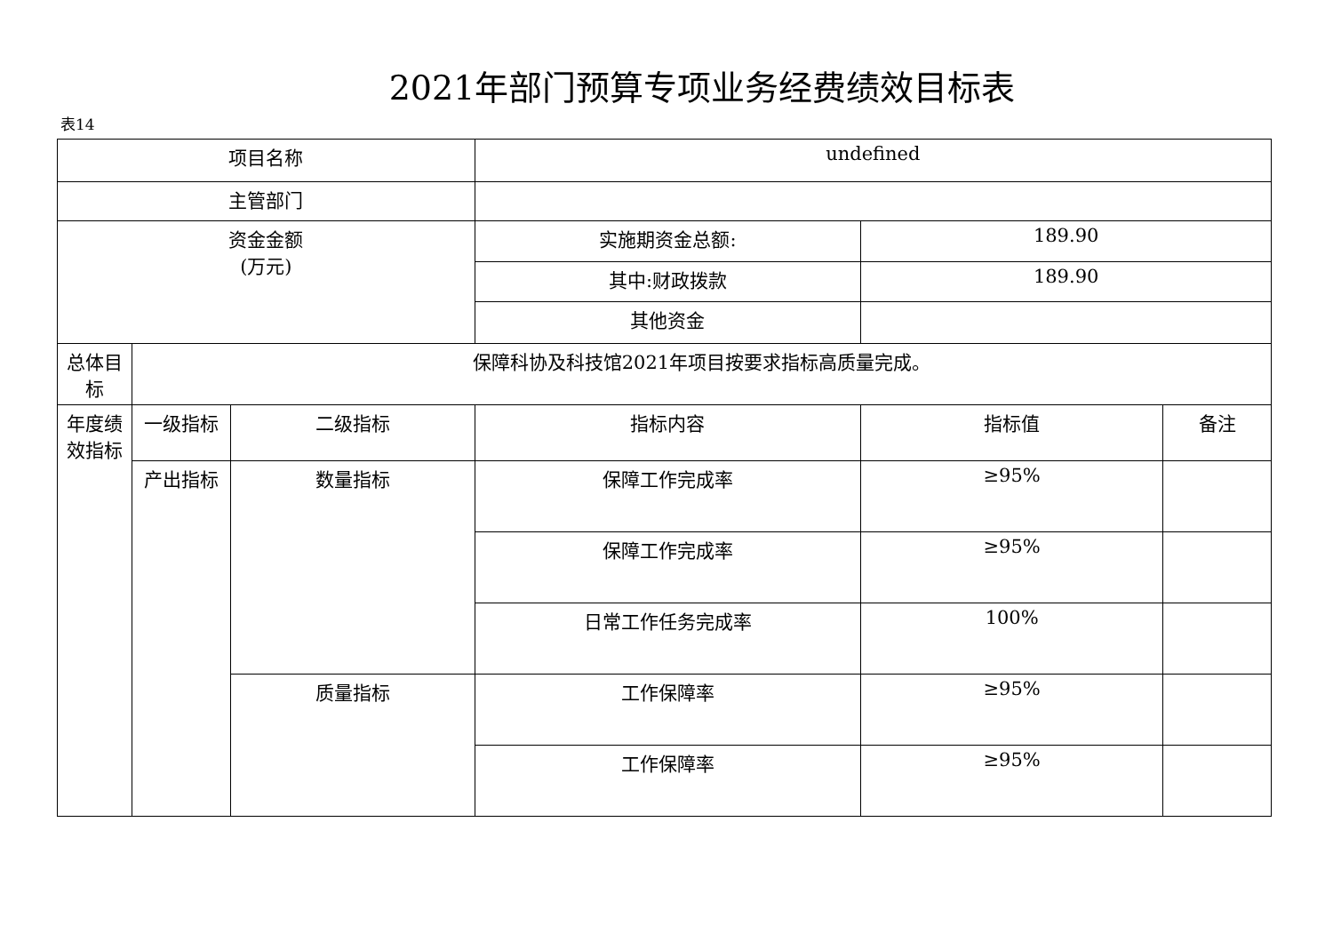2021年部门预算专项业务经费绩效目标表
表14
| 项目名称 | | | undefined | | |
| 主管部门 | | | | | |
| 资金金额 (万元) | | | 实施期资金总额: | 189.90 | |
| | | | 其中:财政拨款 | 189.90 | |
| | | | 其他资金 | | |
| 总体目标 | 保障科协及科技馆2021年项目按要求指标高质量完成。 | | | | |
| 年度绩效指标 | 一级指标 | 二级指标 | 指标内容 | 指标值 | 备注 |
| | 产出指标 | 数量指标 | 保障工作完成率 | ≥95% | |
| | | | 保障工作完成率 | ≥95% | |
| | | | 日常工作任务完成率 | 100% | |
| | | 质量指标 | 工作保障率 | ≥95% | |
| | | | 工作保障率 | ≥95% | |